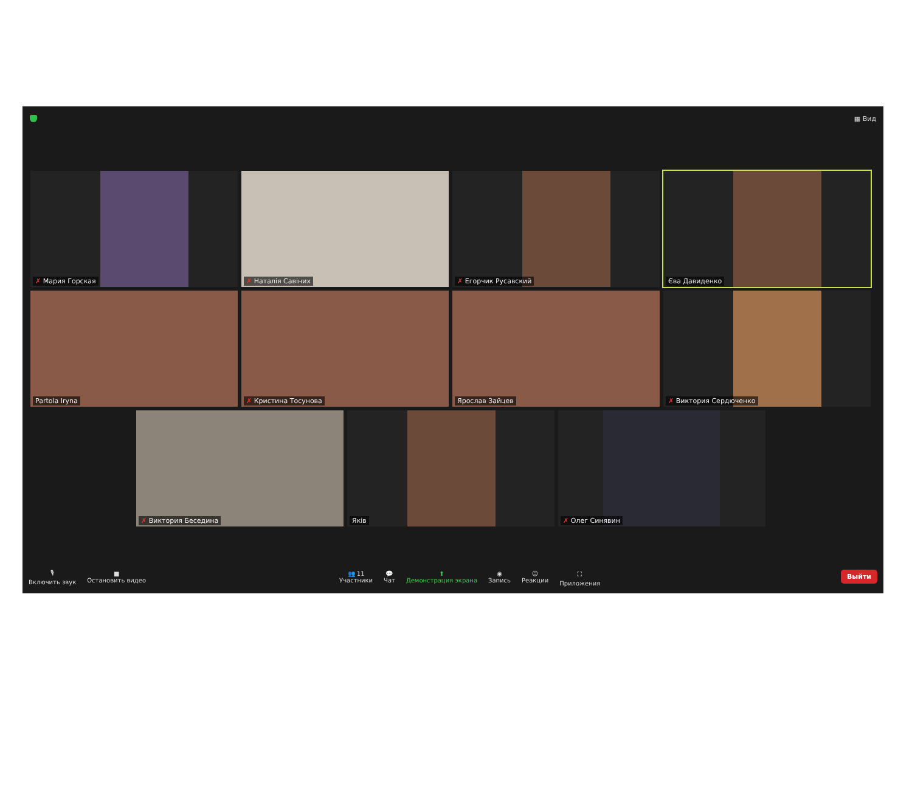▦ Вид
✗ Мария Горская
✗ Наталія Савіних
✗ Егорчик Русавский
Єва Давиденко
Partola Iryna
✗ Кристина Тосунова
Ярослав Зайцев
✗ Виктория Сердюченко
✗ Виктория Беседина
Яків
✗ Олег Синявин
🎙
Включить звук ■
Остановить видео 👥 11
Участники 💬
Чат ⬆
Демонстрация экрана ◉
Запись ☺
Реакции ⛶
Приложения Выйти